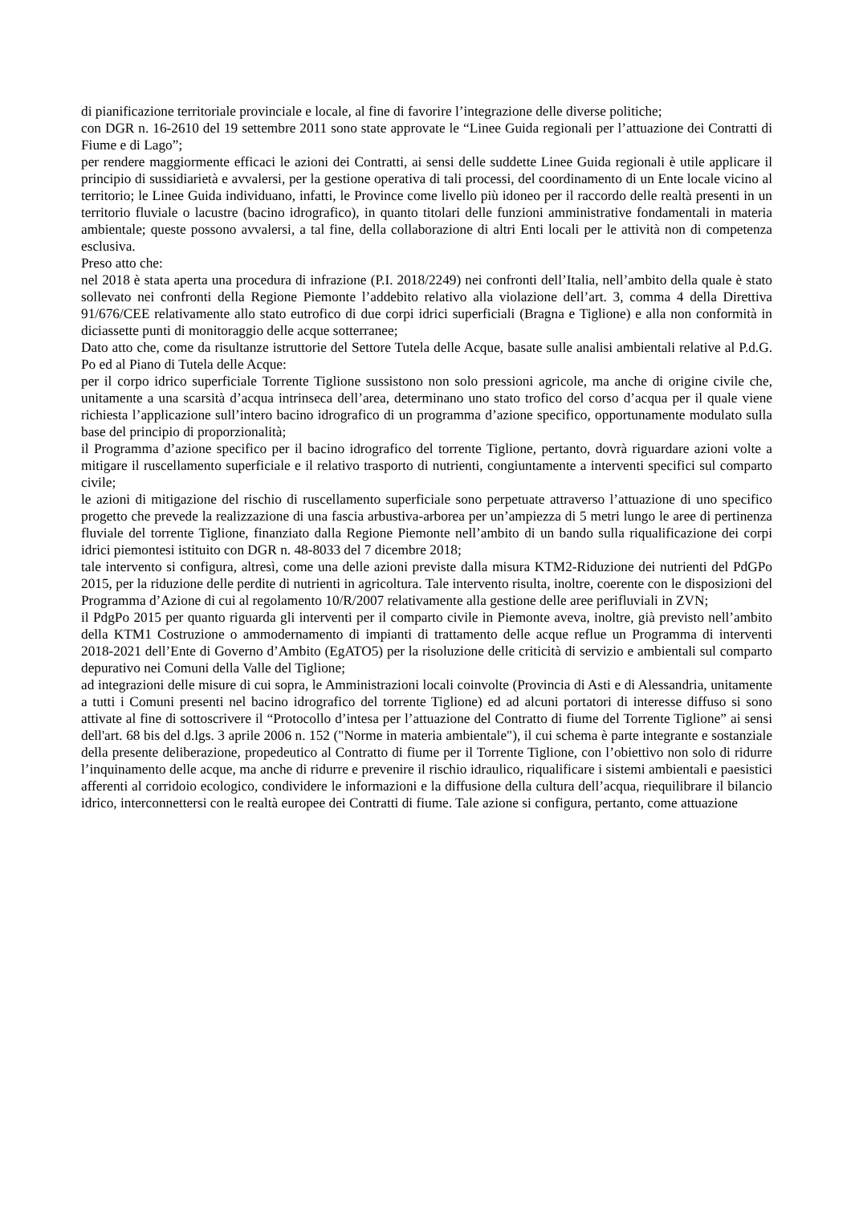di pianificazione territoriale provinciale e locale, al fine di favorire l’integrazione delle diverse politiche;
con DGR n. 16-2610 del 19 settembre 2011 sono state approvate le “Linee Guida regionali per l’attuazione dei Contratti di Fiume e di Lago”;
per rendere maggiormente efficaci le azioni dei Contratti, ai sensi delle suddette Linee Guida regionali è utile applicare il principio di sussidiarietà e avvalersi, per la gestione operativa di tali processi, del coordinamento di un Ente locale vicino al territorio; le Linee Guida individuano, infatti, le Province come livello più idoneo per il raccordo delle realtà presenti in un territorio fluviale o lacustre (bacino idrografico), in quanto titolari delle funzioni amministrative fondamentali in materia ambientale; queste possono avvalersi, a tal fine, della collaborazione di altri Enti locali per le attività non di competenza esclusiva.
Preso atto che:
nel 2018 è stata aperta una procedura di infrazione (P.I. 2018/2249) nei confronti dell’Italia, nell’ambito della quale è stato sollevato nei confronti della Regione Piemonte l’addebito relativo alla violazione dell’art. 3, comma 4 della Direttiva 91/676/CEE relativamente allo stato eutrofico di due corpi idrici superficiali (Bragna e Tiglione) e alla non conformità in diciassette punti di monitoraggio delle acque sotterranee;
Dato atto che, come da risultanze istruttorie del Settore Tutela delle Acque, basate sulle analisi ambientali relative al P.d.G. Po ed al Piano di Tutela delle Acque:
per il corpo idrico superficiale Torrente Tiglione sussistono non solo pressioni agricole, ma anche di origine civile che, unitamente a una scarsità d’acqua intrinseca dell’area, determinano uno stato trofico del corso d’acqua per il quale viene richiesta l’applicazione sull’intero bacino idrografico di un programma d’azione specifico, opportunamente modulato sulla base del principio di proporzionalità;
il Programma d’azione specifico per il bacino idrografico del torrente Tiglione, pertanto, dovrà riguardare azioni volte a mitigare il ruscellamento superficiale e il relativo trasporto di nutrienti, congiuntamente a interventi specifici sul comparto civile;
le azioni di mitigazione del rischio di ruscellamento superficiale sono perpetuate attraverso l’attuazione di uno specifico progetto che prevede la realizzazione di una fascia arbustiva-arborea per un’ampiezza di 5 metri lungo le aree di pertinenza fluviale del torrente Tiglione, finanziato dalla Regione Piemonte nell’ambito di un bando sulla riqualificazione dei corpi idrici piemontesi istituito con DGR n. 48-8033 del 7 dicembre 2018;
tale intervento si configura, altresì, come una delle azioni previste dalla misura KTM2-Riduzione dei nutrienti del PdGPo 2015, per la riduzione delle perdite di nutrienti in agricoltura. Tale intervento risulta, inoltre, coerente con le disposizioni del Programma d’Azione di cui al regolamento 10/R/2007 relativamente alla gestione delle aree perifluviali in ZVN;
il PdgPo 2015 per quanto riguarda gli interventi per il comparto civile in Piemonte aveva, inoltre, già previsto nell’ambito della KTM1 Costruzione o ammodernamento di impianti di trattamento delle acque reflue un Programma di interventi 2018-2021 dell’Ente di Governo d’Ambito (EgATO5) per la risoluzione delle criticità di servizio e ambientali sul comparto depurativo nei Comuni della Valle del Tiglione;
ad integrazioni delle misure di cui sopra, le Amministrazioni locali coinvolte (Provincia di Asti e di Alessandria, unitamente a tutti i Comuni presenti nel bacino idrografico del torrente Tiglione) ed ad alcuni portatori di interesse diffuso si sono attivate al fine di sottoscrivere il “Protocollo d’intesa per l’attuazione del Contratto di fiume del Torrente Tiglione” ai sensi dell'art. 68 bis del d.lgs. 3 aprile 2006 n. 152 ("Norme in materia ambientale"), il cui schema è parte integrante e sostanziale della presente deliberazione, propedeutico al Contratto di fiume per il Torrente Tiglione, con l’obiettivo non solo di ridurre l’inquinamento delle acque, ma anche di ridurre e prevenire il rischio idraulico, riqualificare i sistemi ambientali e paesistici afferenti al corridoio ecologico, condividere le informazioni e la diffusione della cultura dell’acqua, riequilibrare il bilancio idrico, interconnettersi con le realtà europee dei Contratti di fiume. Tale azione si configura, pertanto, come attuazione